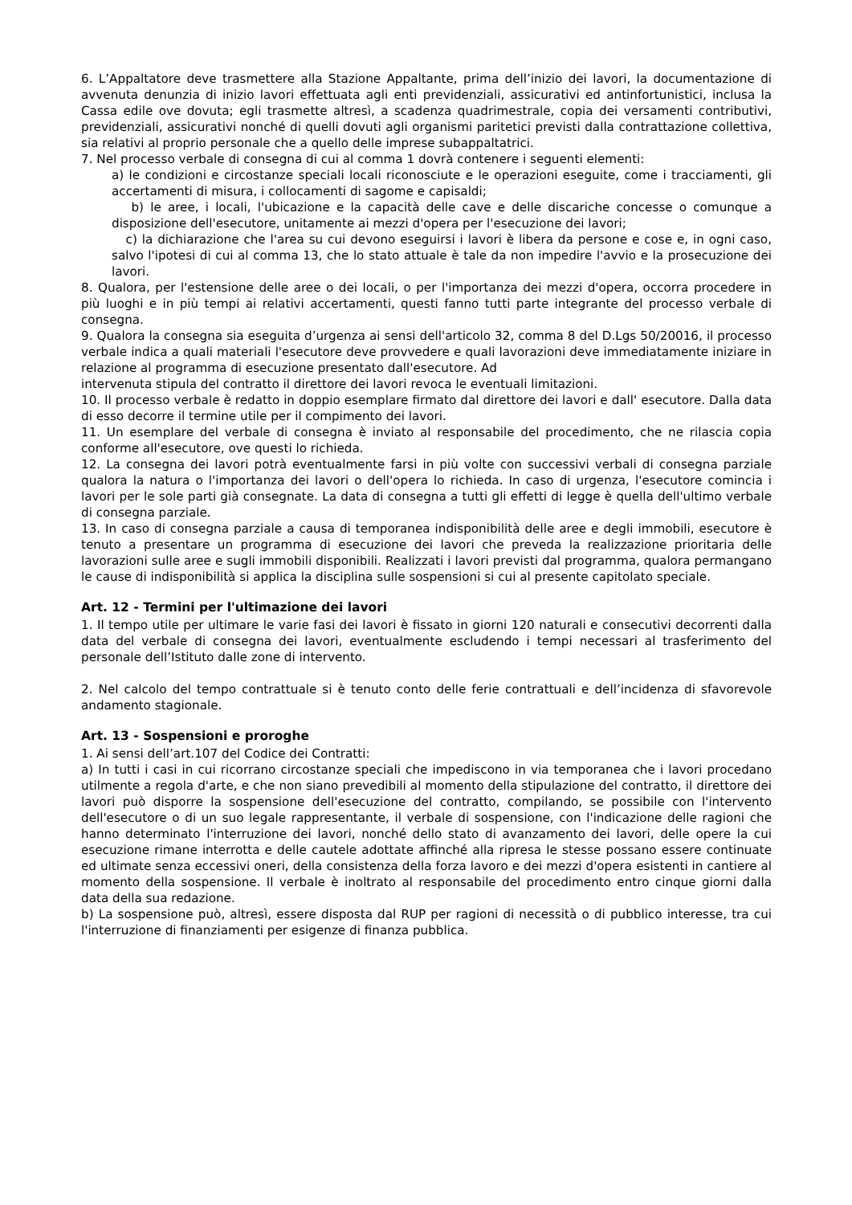6. L’Appaltatore deve trasmettere alla Stazione Appaltante, prima dell’inizio dei lavori, la documentazione di avvenuta denunzia di inizio lavori effettuata agli enti previdenziali, assicurativi ed antinfortunistici, inclusa la Cassa edile ove dovuta; egli trasmette altresì, a scadenza quadrimestrale, copia dei versamenti contributivi, previdenziali, assicurativi nonché di quelli dovuti agli organismi paritetici previsti dalla contrattazione collettiva, sia relativi al proprio personale che a quello delle imprese subappaltatrici.
7. Nel processo verbale di consegna di cui al comma 1 dovrà contenere i seguenti elementi:
a) le condizioni e circostanze speciali locali riconosciute e le operazioni eseguite, come i tracciamenti, gli accertamenti di misura, i collocamenti di sagome e capisaldi;
b) le aree, i locali, l'ubicazione e la capacità delle cave e delle discariche concesse o comunque a disposizione dell'esecutore, unitamente ai mezzi d'opera per l'esecuzione dei lavori;
c) la dichiarazione che l'area su cui devono eseguirsi i lavori è libera da persone e cose e, in ogni caso, salvo l'ipotesi di cui al comma 13, che lo stato attuale è tale da non impedire l'avvio e la prosecuzione dei lavori.
8. Qualora, per l'estensione delle aree o dei locali, o per l'importanza dei mezzi d'opera, occorra procedere in più luoghi e in più tempi ai relativi accertamenti, questi fanno tutti parte integrante del processo verbale di consegna.
9. Qualora la consegna sia eseguita d’urgenza ai sensi dell'articolo 32, comma 8 del D.Lgs 50/20016, il processo verbale indica a quali materiali l'esecutore deve provvedere e quali lavorazioni deve immediatamente iniziare in relazione al programma di esecuzione presentato dall'esecutore. Ad
intervenuta stipula del contratto il direttore dei lavori revoca le eventuali limitazioni.
10. Il processo verbale è redatto in doppio esemplare firmato dal direttore dei lavori e dall' esecutore. Dalla data di esso decorre il termine utile per il compimento dei lavori.
11. Un esemplare del verbale di consegna è inviato al responsabile del procedimento, che ne rilascia copia conforme all'esecutore, ove questi lo richieda.
12. La consegna dei lavori potrà eventualmente farsi in più volte con successivi verbali di consegna parziale qualora la natura o l'importanza dei lavori o dell'opera lo richieda. In caso di urgenza, l'esecutore comincia i lavori per le sole parti già consegnate. La data di consegna a tutti gli effetti di legge è quella dell'ultimo verbale di consegna parziale.
13. In caso di consegna parziale a causa di temporanea indisponibilità delle aree e degli immobili, esecutore è tenuto a presentare un programma di esecuzione dei lavori che preveda la realizzazione prioritaria delle lavorazioni sulle aree e sugli immobili disponibili. Realizzati i lavori previsti dal programma, qualora permangano le cause di indisponibilità si applica la disciplina sulle sospensioni si cui al presente capitolato speciale.
Art. 12 - Termini per l'ultimazione dei lavori
1. Il tempo utile per ultimare le varie fasi dei lavori è fissato in giorni 120 naturali e consecutivi decorrenti dalla data del verbale di consegna dei lavori, eventualmente escludendo i tempi necessari al trasferimento del personale dell’Istituto dalle zone di intervento.
2. Nel calcolo del tempo contrattuale si è tenuto conto delle ferie contrattuali e dell’incidenza di sfavorevole andamento stagionale.
Art. 13 - Sospensioni e proroghe
1. Ai sensi dell’art.107 del Codice dei Contratti:
a) In tutti i casi in cui ricorrano circostanze speciali che impediscono in via temporanea che i lavori procedano utilmente a regola d'arte, e che non siano prevedibili al momento della stipulazione del contratto, il direttore dei lavori può disporre la sospensione dell'esecuzione del contratto, compilando, se possibile con l'intervento dell'esecutore o di un suo legale rappresentante, il verbale di sospensione, con l'indicazione delle ragioni che hanno determinato l'interruzione dei lavori, nonché dello stato di avanzamento dei lavori, delle opere la cui esecuzione rimane interrotta e delle cautele adottate affinché alla ripresa le stesse possano essere continuate ed ultimate senza eccessivi oneri, della consistenza della forza lavoro e dei mezzi d'opera esistenti in cantiere al momento della sospensione. Il verbale è inoltrato al responsabile del procedimento entro cinque giorni dalla data della sua redazione.
b) La sospensione può, altresì, essere disposta dal RUP per ragioni di necessità o di pubblico interesse, tra cui l'interruzione di finanziamenti per esigenze di finanza pubblica.